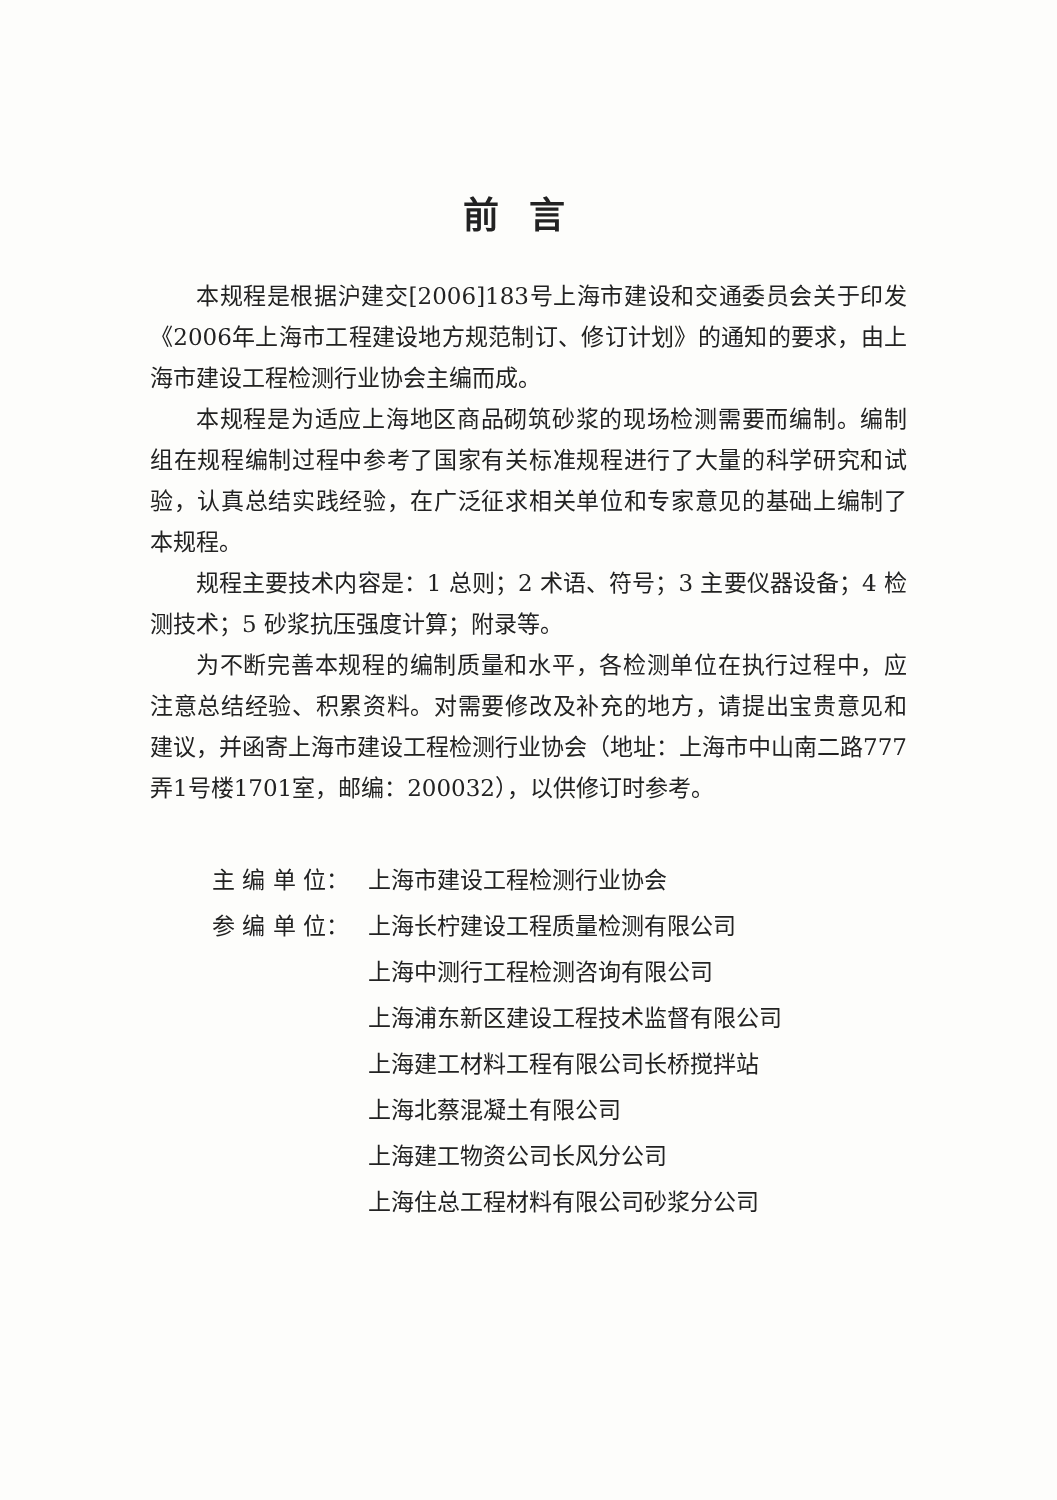前言
本规程是根据沪建交[2006]183号上海市建设和交通委员会关于印发《2006年上海市工程建设地方规范制订、修订计划》的通知的要求，由上海市建设工程检测行业协会主编而成。
本规程是为适应上海地区商品砌筑砂浆的现场检测需要而编制。编制组在规程编制过程中参考了国家有关标准规程进行了大量的科学研究和试验，认真总结实践经验，在广泛征求相关单位和专家意见的基础上编制了本规程。
规程主要技术内容是：1 总则；2 术语、符号；3 主要仪器设备；4 检测技术；5 砂浆抗压强度计算；附录等。
为不断完善本规程的编制质量和水平，各检测单位在执行过程中，应注意总结经验、积累资料。对需要修改及补充的地方，请提出宝贵意见和建议，并函寄上海市建设工程检测行业协会（地址：上海市中山南二路777弄1号楼1701室，邮编：200032），以供修订时参考。
主 编 单 位： 上海市建设工程检测行业协会
参 编 单 位： 上海长柠建设工程质量检测有限公司
上海中测行工程检测咨询有限公司
上海浦东新区建设工程技术监督有限公司
上海建工材料工程有限公司长桥搅拌站
上海北蔡混凝土有限公司
上海建工物资公司长风分公司
上海住总工程材料有限公司砂浆分公司